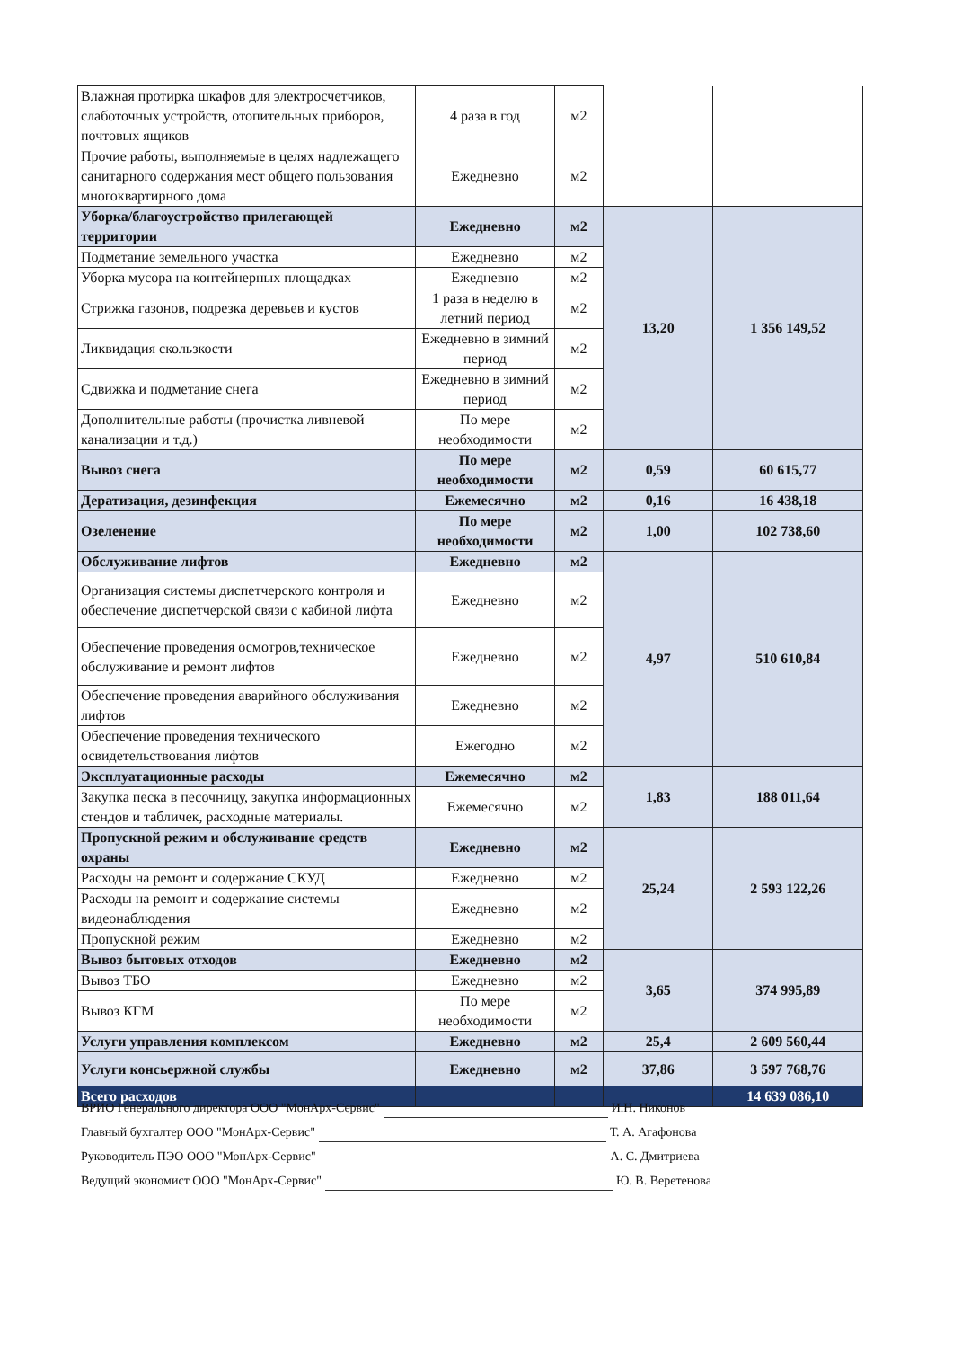| Влажная протирка шкафов для электросчетчиков, слаботочных устройств, отопительных приборов, почтовых ящиков | 4 раза в год | м2 | | |
| Прочие работы, выполняемые в целях надлежащего санитарного содержания мест общего пользования многоквартирного дома | Ежедневно | м2 | | |
| Уборка/благоустройство прилегающей территории | Ежедневно | м2 | 13,20 | 1 356 149,52 |
| Подметание земельного участка | Ежедневно | м2 | | |
| Уборка мусора на контейнерных площадках | Ежедневно | м2 | | |
| Стрижка газонов, подрезка деревьев и кустов | 1 раза в неделю в летний период | м2 | | |
| Ликвидация скользкости | Ежедневно в зимний период | м2 | | |
| Сдвижка и подметание снега | Ежедневно в зимний период | м2 | | |
| Дополнительные работы (прочистка ливневой канализации и т.д.) | По мере необходимости | м2 | | |
| Вывоз снега | По мере необходимости | м2 | 0,59 | 60 615,77 |
| Дератизация, дезинфекция | Ежемесячно | м2 | 0,16 | 16 438,18 |
| Озеленение | По мере необходимости | м2 | 1,00 | 102 738,60 |
| Обслуживание лифтов | Ежедневно | м2 | 4,97 | 510 610,84 |
| Организация системы диспетчерского контроля и обеспечение диспетчерской связи с кабиной лифта | Ежедневно | м2 | | |
| Обеспечение проведения осмотров,техническое обслуживание и ремонт лифтов | Ежедневно | м2 | | |
| Обеспечение проведения аварийного обслуживания лифтов | Ежедневно | м2 | | |
| Обеспечение проведения технического освидетельствования лифтов | Ежегодно | м2 | | |
| Эксплуатационные расходы | Ежемесячно | м2 | 1,83 | 188 011,64 |
| Закупка песка в песочницу, закупка информационных стендов и табличек, расходные материалы. | Ежемесячно | м2 | | |
| Пропускной режим и обслуживание средств охраны | Ежедневно | м2 | 25,24 | 2 593 122,26 |
| Расходы на ремонт и содержание СКУД | Ежедневно | м2 | | |
| Расходы на ремонт и содержание системы видеонаблюдения | Ежедневно | м2 | | |
| Пропускной режим | Ежедневно | м2 | | |
| Вывоз бытовых отходов | Ежедневно | м2 | 3,65 | 374 995,89 |
| Вывоз ТБО | Ежедневно | м2 | | |
| Вывоз КГМ | По мере необходимости | м2 | | |
| Услуги управления комплексом | Ежедневно | м2 | 25,4 | 2 609 560,44 |
| Услуги консьержной службы | Ежедневно | м2 | 37,86 | 3 597 768,76 |
| Всего расходов | | | | 14 639 086,10 |
ВРИО Генерального директора ООО "МонАрх-Сервис" И.Н. Никонов
Главный бухгалтер ООО "МонАрх-Сервис" Т. А. Агафонова
Руководитель ПЭО ООО "МонАрх-Сервис" А. С. Дмитриева
Ведущий экономист ООО "МонАрх-Сервис" Ю. В. Веретенова